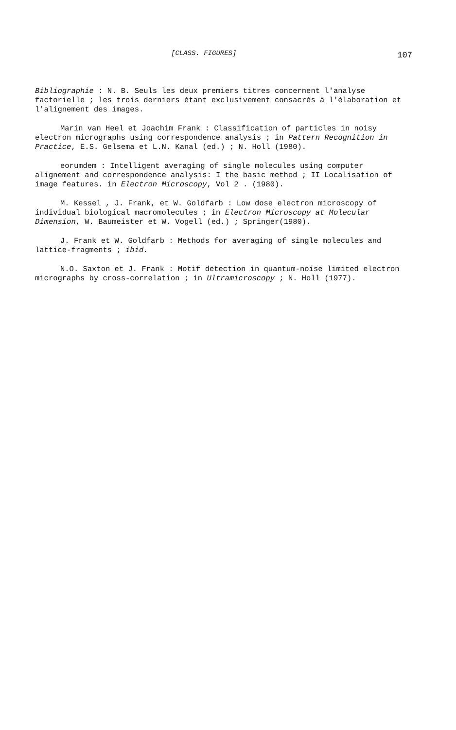[CLASS. FIGURES] 107
Bibliographie : N. B. Seuls les deux premiers titres concernent l'analyse factorielle ; les trois derniers étant exclusivement consacrés à l'élaboration et l'alignement des images.
Marin van Heel et Joachim Frank : Classification of particles in noisy electron micrographs using correspondence analysis ; in Pattern Recognition in Practice, E.S. Gelsema et L.N. Kanal (ed.) ; N. Holl (1980).
eorumdem : Intelligent averaging of single molecules using computer alignement and correspondence analysis: I the basic method ; II Localisation of image features. in Electron Microscopy, Vol 2 . (1980).
M. Kessel , J. Frank, et W. Goldfarb : Low dose electron microscopy of individual biological macromolecules ; in Electron Microscopy at Molecular Dimension, W. Baumeister et W. Vogell (ed.) ; Springer(1980).
J. Frank et W. Goldfarb : Methods for averaging of single molecules and lattice-fragments ; ibid.
N.O. Saxton et J. Frank : Motif detection in quantum-noise limited electron micrographs by cross-correlation ; in Ultramicroscopy ; N. Holl (1977).